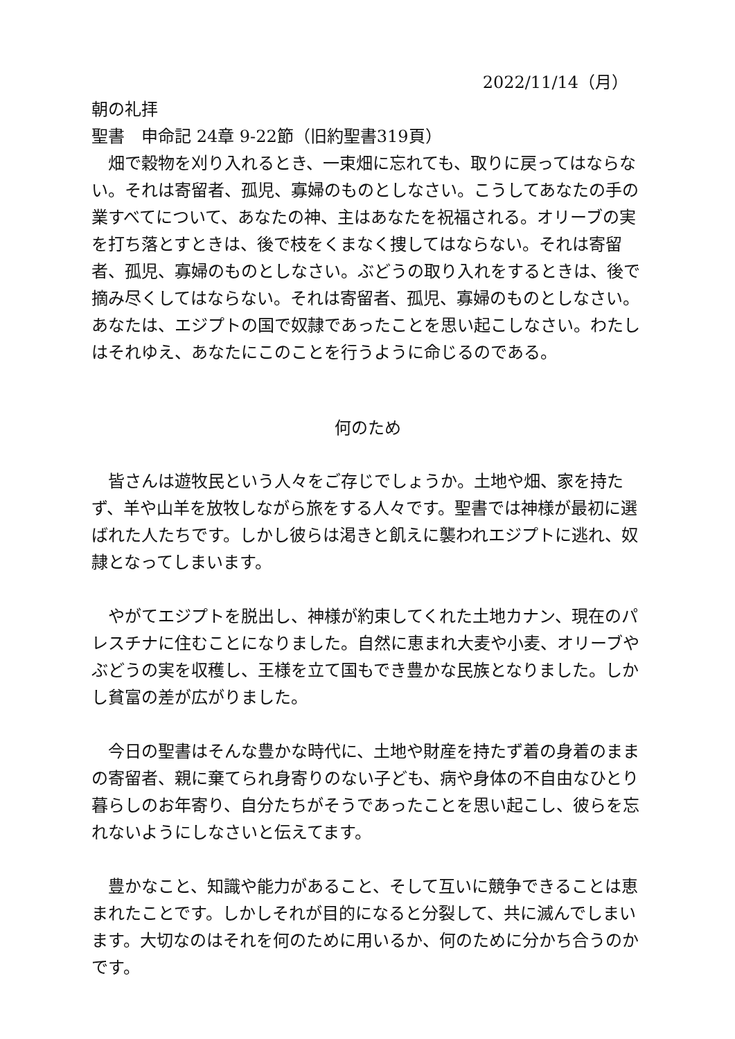2022/11/14（月）
朝の礼拝
聖書　申命記 24章 9-22節（旧約聖書319頁）
　畑で穀物を刈り入れるとき、一束畑に忘れても、取りに戻ってはならない。それは寄留者、孤児、寡婦のものとしなさい。こうしてあなたの手の業すべてについて、あなたの神、主はあなたを祝福される。オリーブの実を打ち落とすときは、後で枝をくまなく捜してはならない。それは寄留者、孤児、寡婦のものとしなさい。ぶどうの取り入れをするときは、後で摘み尽くしてはならない。それは寄留者、孤児、寡婦のものとしなさい。あなたは、エジプトの国で奴隷であったことを思い起こしなさい。わたしはそれゆえ、あなたにこのことを行うように命じるのである。
何のため
　皆さんは遊牧民という人々をご存じでしょうか。土地や畑、家を持たず、羊や山羊を放牧しながら旅をする人々です。聖書では神様が最初に選ばれた人たちです。しかし彼らは渇きと飢えに襲われエジプトに逃れ、奴隷となってしまいます。
　やがてエジプトを脱出し、神様が約束してくれた土地カナン、現在のパレスチナに住むことになりました。自然に恵まれ大麦や小麦、オリーブやぶどうの実を収穫し、王様を立て国もでき豊かな民族となりました。しかし貧富の差が広がりました。
　今日の聖書はそんな豊かな時代に、土地や財産を持たず着の身着のままの寄留者、親に棄てられ身寄りのない子ども、病や身体の不自由なひとり暮らしのお年寄り、自分たちがそうであったことを思い起こし、彼らを忘れないようにしなさいと伝えてます。
　豊かなこと、知識や能力があること、そして互いに競争できることは恵まれたことです。しかしそれが目的になると分裂して、共に滅んでしまいます。大切なのはそれを何のために用いるか、何のために分かち合うのかです。